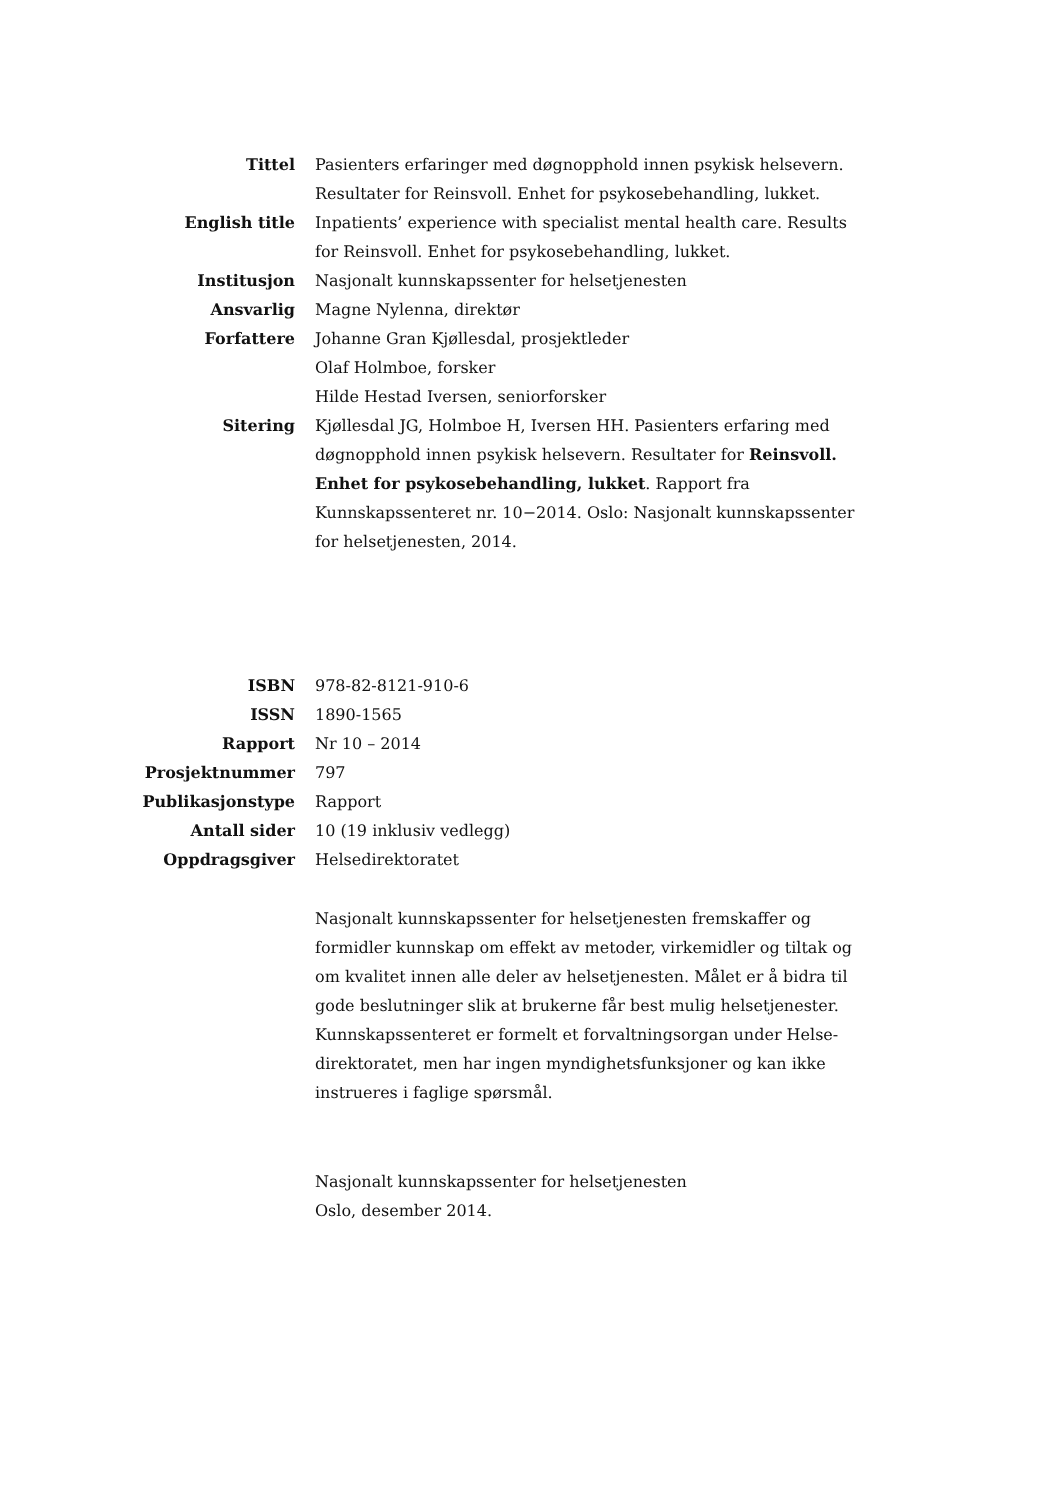Tittel Pasienters erfaringer med døgnopphold innen psykisk helsevern. Resultater for Reinsvoll. Enhet for psykosebehandling, lukket.
English title Inpatients’ experience with specialist mental health care. Results for Reinsvoll. Enhet for psykosebehandling, lukket.
Institusjon Nasjonalt kunnskapssenter for helsetjenesten
Ansvarlig Magne Nylenna, direktør
Forfattere Johanne Gran Kjøllesdal, prosjektleder
Olaf Holmboe, forsker
Hilde Hestad Iversen, seniorforsker
Sitering Kjøllesdal JG, Holmboe H, Iversen HH. Pasienters erfaring med døgnopphold innen psykisk helsevern. Resultater for Reinsvoll. Enhet for psykosebehandling, lukket. Rapport fra Kunnskapssenteret nr. 10−2014. Oslo: Nasjonalt kunnskapssenter for helsetjenesten, 2014.
ISBN 978-82-8121-910-6
ISSN 1890-1565
Rapport Nr 10 – 2014
Prosjektnummer 797
Publikasjonstype Rapport
Antall sider 10 (19 inklusiv vedlegg)
Oppdragsgiver Helsedirektoratet
Nasjonalt kunnskapssenter for helsetjenesten fremskaffer og formidler kunnskap om effekt av metoder, virkemidler og tiltak og om kvalitet innen alle deler av helsetjenesten. Målet er å bidra til gode beslutninger slik at brukerne får best mulig helsetjenester. Kunnskapssenteret er formelt et forvaltningsorgan under Helse-direktoratet, men har ingen myndighetsfunksjoner og kan ikke instrueres i faglige spørsmål.
Nasjonalt kunnskapssenter for helsetjenesten
Oslo, desember 2014.